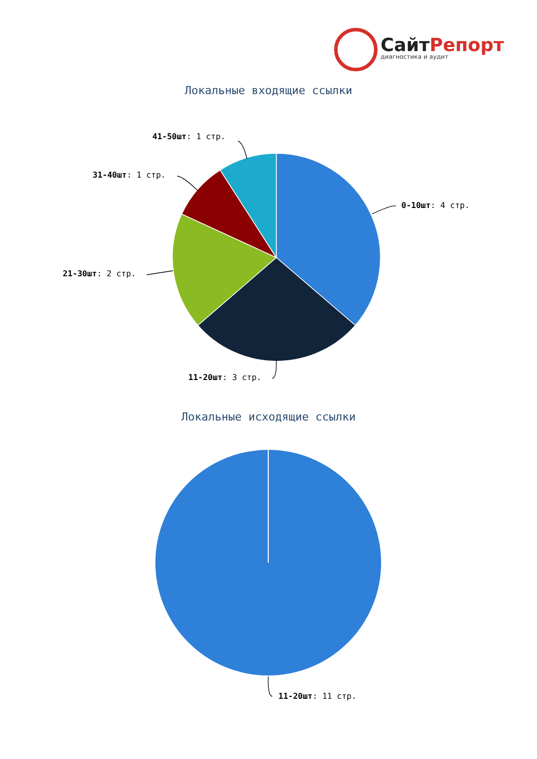СайтРепорт
диагностика и аудит
Локальные входящие ссылки
0-10шт: 4 стр.
11-20шт: 3 стр.
21-30шт: 2 стр.
31-40шт: 1 стр.
41-50шт: 1 стр.
Локальные исходящие ссылки
11-20шт: 11 стр.